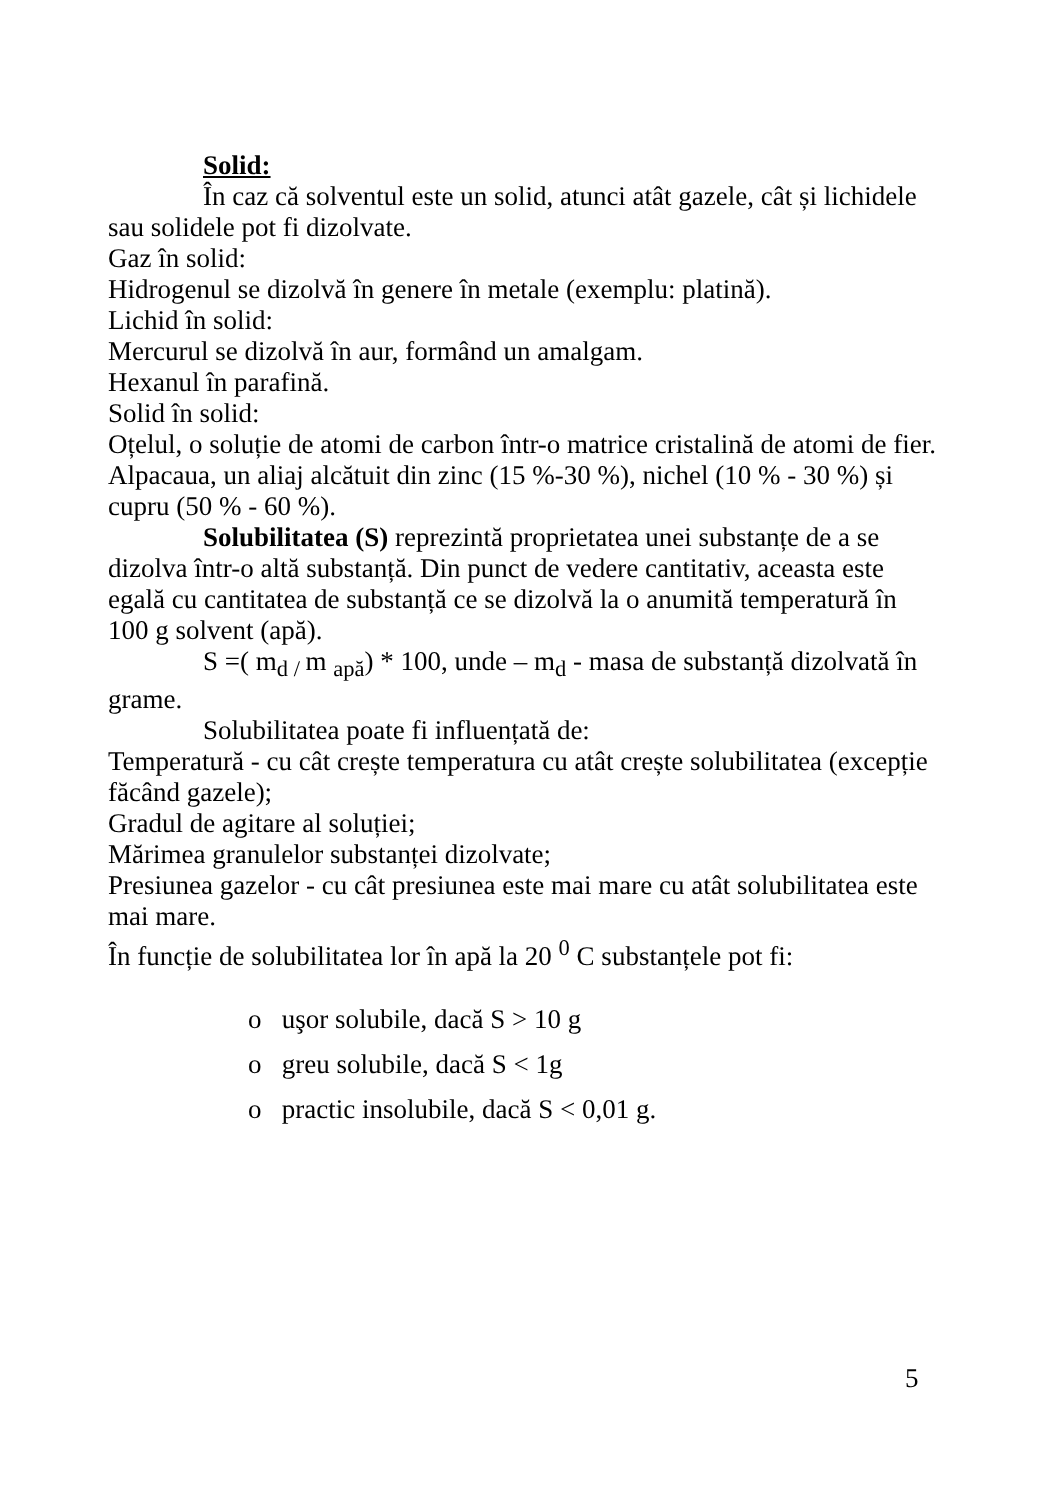Solid:
În caz că solventul este un solid, atunci atât gazele, cât și lichidele sau solidele pot fi dizolvate.
Gaz în solid:
Hidrogenul se dizolvă în genere în metale (exemplu: platină).
Lichid în solid:
Mercurul se dizolvă în aur, formând un amalgam.
Hexanul în parafină.
Solid în solid:
Oțelul, o soluție de atomi de carbon într-o matrice cristalină de atomi de fier.
Alpacaua, un aliaj alcătuit din zinc (15 %-30 %), nichel (10 % - 30 %) și cupru (50 % - 60 %).
Solubilitatea (S) reprezintă proprietatea unei substanțe de a se dizolva într-o altă substanță. Din punct de vedere cantitativ, aceasta este egală cu cantitatea de substanță ce se dizolvă la o anumită temperatură în 100 g solvent (apă).
S =( m<sub>d /</sub>m <sub>apă</sub>) * 100, unde – m<sub>d</sub> - masa de substanță dizolvată în grame.
Solubilitatea poate fi influențată de:
Temperatură - cu cât crește temperatura cu atât crește solubilitatea (excepție făcând gazele);
Gradul de agitare al soluției;
Mărimea granulelor substanței dizolvate;
Presiunea gazelor - cu cât presiunea este mai mare cu atât solubilitatea este mai mare.
În funcție de solubilitatea lor în apă la 20 <sup>0</sup> C substanțele pot fi:
o uşor solubile, dacă S > 10 g
o greu solubile, dacă S < 1g
o practic insolubile, dacă S < 0,01 g.
5